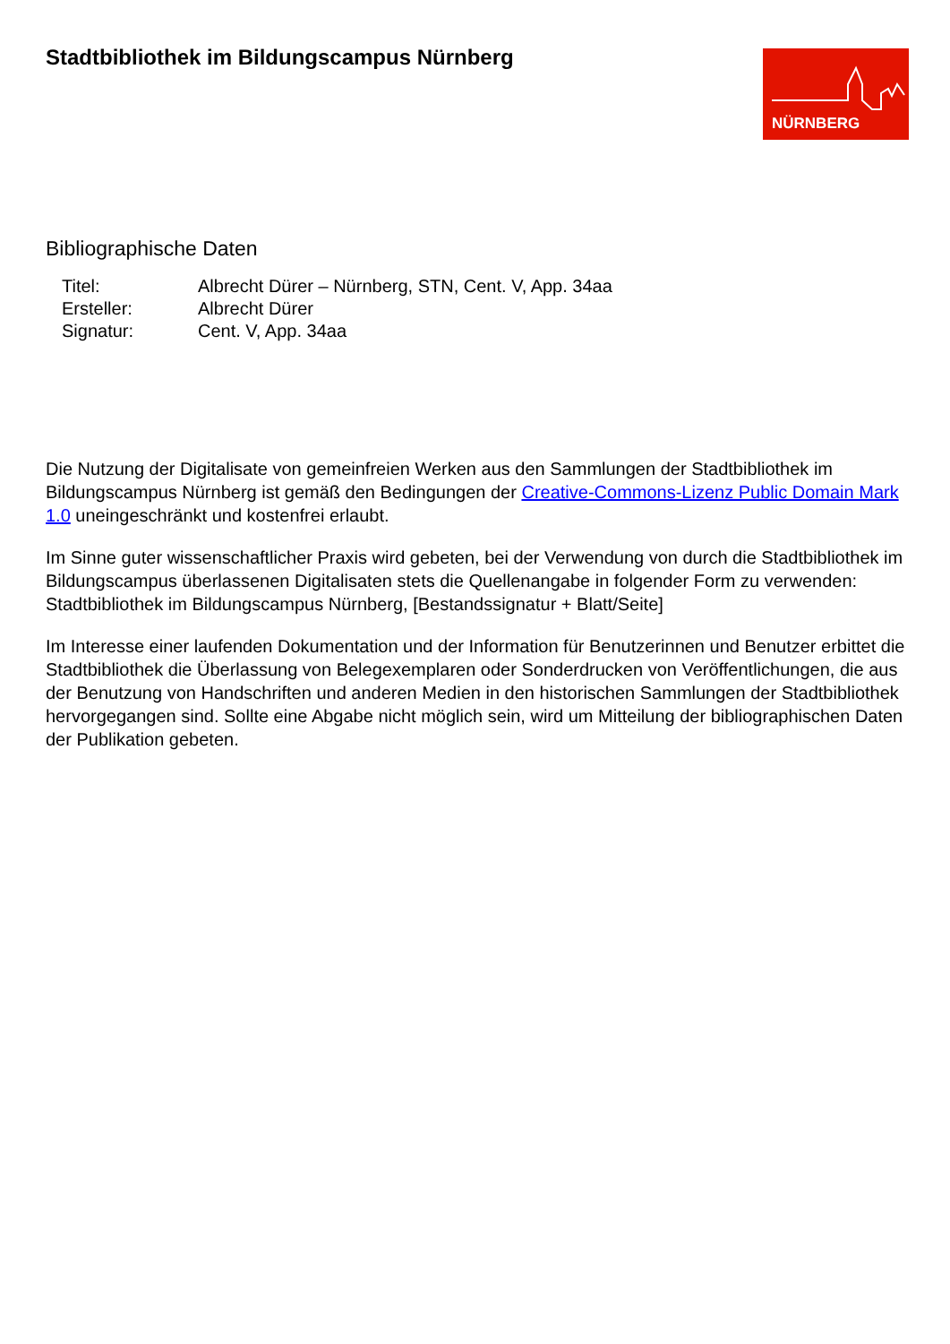Stadtbibliothek im Bildungscampus Nürnberg
NÜRNBERG
Bibliographische Daten
| Titel: | Albrecht Dürer – Nürnberg, STN, Cent. V, App. 34aa |
| Ersteller: | Albrecht Dürer |
| Signatur: | Cent. V, App. 34aa |
Die Nutzung der Digitalisate von gemeinfreien Werken aus den Sammlungen der Stadtbibliothek im Bildungscampus Nürnberg ist gemäß den Bedingungen der Creative-Commons-Lizenz Public Domain Mark 1.0 uneingeschränkt und kostenfrei erlaubt.
Im Sinne guter wissenschaftlicher Praxis wird gebeten, bei der Verwendung von durch die Stadtbibliothek im Bildungscampus überlassenen Digitalisaten stets die Quellenangabe in folgender Form zu verwenden: Stadtbibliothek im Bildungscampus Nürnberg, [Bestandssignatur + Blatt/Seite]
Im Interesse einer laufenden Dokumentation und der Information für Benutzerinnen und Benutzer erbittet die Stadtbibliothek die Überlassung von Belegexemplaren oder Sonderdrucken von Veröffentlichungen, die aus der Benutzung von Handschriften und anderen Medien in den historischen Sammlungen der Stadtbibliothek hervorgegangen sind. Sollte eine Abgabe nicht möglich sein, wird um Mitteilung der bibliographischen Daten der Publikation gebeten.